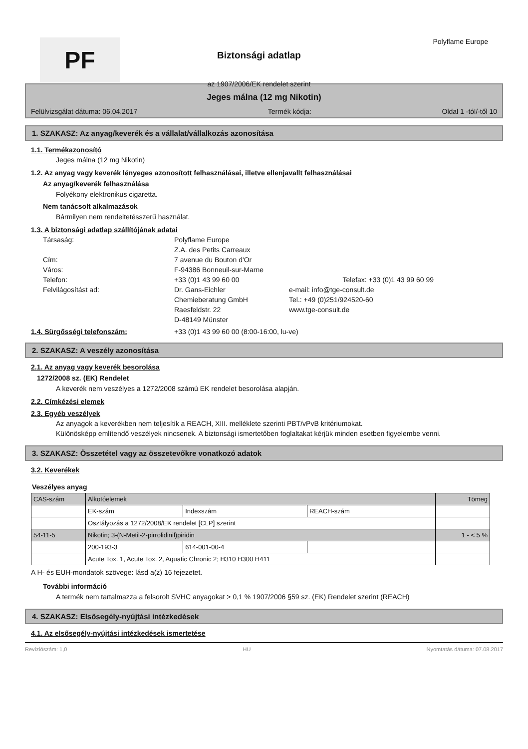PF
Biztonsági adatlap
az 1907/2006/EK rendelet szerint
Polyflame Europe
Jeges málna (12 mg Nikotin)
Felülvizsgálat dátuma: 06.04.2017 Termék kódja: Oldal 1 -tól/-től 10
1. SZAKASZ: Az anyag/keverék és a vállalat/vállalkozás azonosítása
1.1. Termékazonosító
Jeges málna (12 mg Nikotin)
1.2. Az anyag vagy keverék lényeges azonosított felhasználásai, illetve ellenjavallt felhasználásai
Az anyag/keverék felhasználása
Folyékony elektronikus cigaretta.
Nem tanácsolt alkalmazások
Bármilyen nem rendeltetésszerű használat.
1.3. A biztonsági adatlap szállítójának adatai
Társaság: Polyflame Europe Z.A. des Petits Carreaux Cím: 7 avenue du Bouton d'Or Város: F-94386 Bonneuil-sur-Marne Telefon: +33 (0)1 43 99 60 00 Telefax: +33 (0)1 43 99 60 99 Felvilágosítást ad: Dr. Gans-Eichler e-mail: info@tge-consult.de Chemieberatung GmbH Tel.: +49 (0)251/924520-60 Raesfeldstr. 22 www.tge-consult.de D-48149 Münster
1.4. Sürgősségi telefonszám: +33 (0)1 43 99 60 00 (8:00-16:00, lu-ve)
2. SZAKASZ: A veszély azonosítása
2.1. Az anyag vagy keverék besorolása
1272/2008 sz. (EK) Rendelet
A keverék nem veszélyes a 1272/2008 számú EK rendelet besorolása alapján.
2.2. Címkézési elemek
2.3. Egyéb veszélyek
Az anyagok a keverékben nem teljesítik a REACH, XIII. melléklete szerinti PBT/vPvB kritériumokat.
Különösképp említendő veszélyek nincsenek. A biztonsági ismertetőben foglaltakat kérjük minden esetben figyelembe venni.
3. SZAKASZ: Összetétel vagy az összetevőkre vonatkozó adatok
3.2. Keverékek
Veszélyes anyag
| CAS-szám | Alkotóelemek | | | Tömeg |
| | EK-szám | Indexszám | REACH-szám | |
| | Osztályozás a 1272/2008/EK rendelet [CLP] szerint | | | |
| 54-11-5 | Nikotin; 3-(N-Metil-2-pirrolidinil)piridin | | | 1 - < 5 % |
| | 200-193-3 | 614-001-00-4 | | |
| | Acute Tox. 1, Acute Tox. 2, Aquatic Chronic 2; H310 H300 H411 | | | |
A H- és EUH-mondatok szövege: lásd a(z) 16 fejezetet.
További információ
A termék nem tartalmazza a felsorolt SVHC anyagokat > 0,1 % 1907/2006 §59 sz. (EK) Rendelet szerint (REACH)
4. SZAKASZ: Elsősegély-nyújtási intézkedések
4.1. Az elsősegély-nyújtási intézkedések ismertetése
Revíziószám: 1,0 HU Nyomtatás dátuma: 07.08.2017